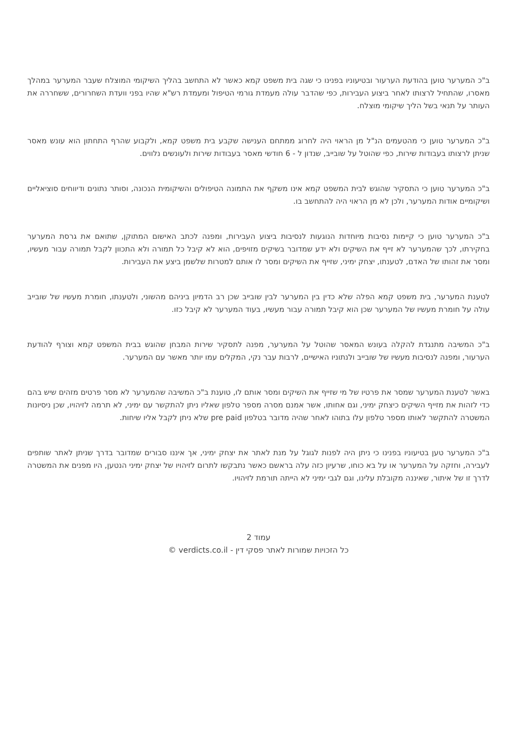ב"כ המערער טוען בהודעת הערעור ובטיעוניו בפנינו כי שגה בית משפט קמא כאשר לא התחשב בהליך השיקומי המוצלח שעבר המערער במהלך מאסרו, שהתחיל לרצותו לאחר ביצוע העבירות, כפי שהדבר עולה מעמדת גורמי הטיפול ומעמדת רש"א שהיו בפני וועדת השחרורים, ששחררה את העותר על תנאי בשל הליך שיקומי מוצלח.
ב"כ המערער טוען כי מהטעמים הנ"ל מן הראוי היה לחרוג ממתחם הענישה שקבע בית משפט קמא, ולקבוע שהרף התחתון הוא עונש מאסר שניתן לרצותו בעבודות שירות, כפי שהוטל על שובייב, שנדון ל - 6 חודשי מאסר בעבודות שירות ולעונשים נלווים.
ב"כ המערער טוען כי התסקיר שהוגש לבית המשפט קמא אינו משקף את התמונה הטיפולים והשיקומית הנכונה, וסותר נתונים ודיווחים סוציאליים ושיקומיים אודות המערער, ולכן לא מן הראוי היה להתחשב בו.
ב"כ המערער טוען כי קיימות נסיבות מיוחדות הנוגעות לנסיבות ביצוע העבירות, ומפנה לכתב האישום המתוקן, שתואם את גרסת המערער בחקירתו, לכך שהמערער לא זייף את השיקים ולא ידע שמדובר בשיקים מזויפים, הוא לא קיבל כל תמורה ולא התכוון לקבל תמורה עבור מעשיו, ומסר את זהותו של האדם, לטענתו, יצחק ימיני, שזייף את השיקים ומסר לו אותם למטרות שלשמן ביצע את העבירות.
לטענת המערער, בית משפט קמא הפלה שלא כדין בין המערער לבין שובייב שכן רב הדמיון ביניהם מהשוני, ולטענתו, חומרת מעשיו של שובייב עולה על חומרת מעשיו של המערער שכן הוא קיבל תמורה עבור מעשיו, בעוד המערער לא קיבל כזו.
ב"כ המשיבה מתנגדת להקלה בעונש המאסר שהוטל על המערער, מפנה לתסקיר שירות המבחן שהוגש בבית המשפט קמא וצורף להודעת הערעור, ומפנה לנסיבות מעשיו של שובייב ולנתוניו האישיים, לרבות עבר נקי, המקלים עמו יותר מאשר עם המערער.
באשר לטענת המערער שמסר את פרטיו של מי שזייף את השיקים ומסר אותם לו, טוענת ב"כ המשיבה שהמערער לא מסר פרטים מזהים שיש בהם כדי לזהות את מזייף השיקים כיצחק ימיני, וגם אחותו, אשר אמנם מסרה מספר טלפון שאליו ניתן להתקשר עם ימיני, לא תרמה לזיהויו, שכן ניסיונות המשטרה להתקשר לאותו מספר טלפון עלו בתוהו לאחר שהיה מדובר בטלפון pre paid שלא ניתן לקבל אליו שיחות.
ב"כ המערער טען בטיעוניו בפנינו כי ניתן היה לפנות לגוגל על מנת לאתר את יצחק ימיני, אך איננו סבורים שמדובר בדרך שניתן לאתר שותפים לעבירה, וחזקה על המערער או על בא כוחו, שרעיון כזה עלה בראשם כאשר נתבקשו לתרום לזיהויו של יצחק ימיני הנטען, היו מפנים את המשטרה לדרך זו של איתור, שאיננה מקובלת עלינו, וגם לגבי ימיני לא הייתה תורמת לזיהויו.
עמוד 2
כל הזכויות שמורות לאתר פסקי דין - verdicts.co.il ©